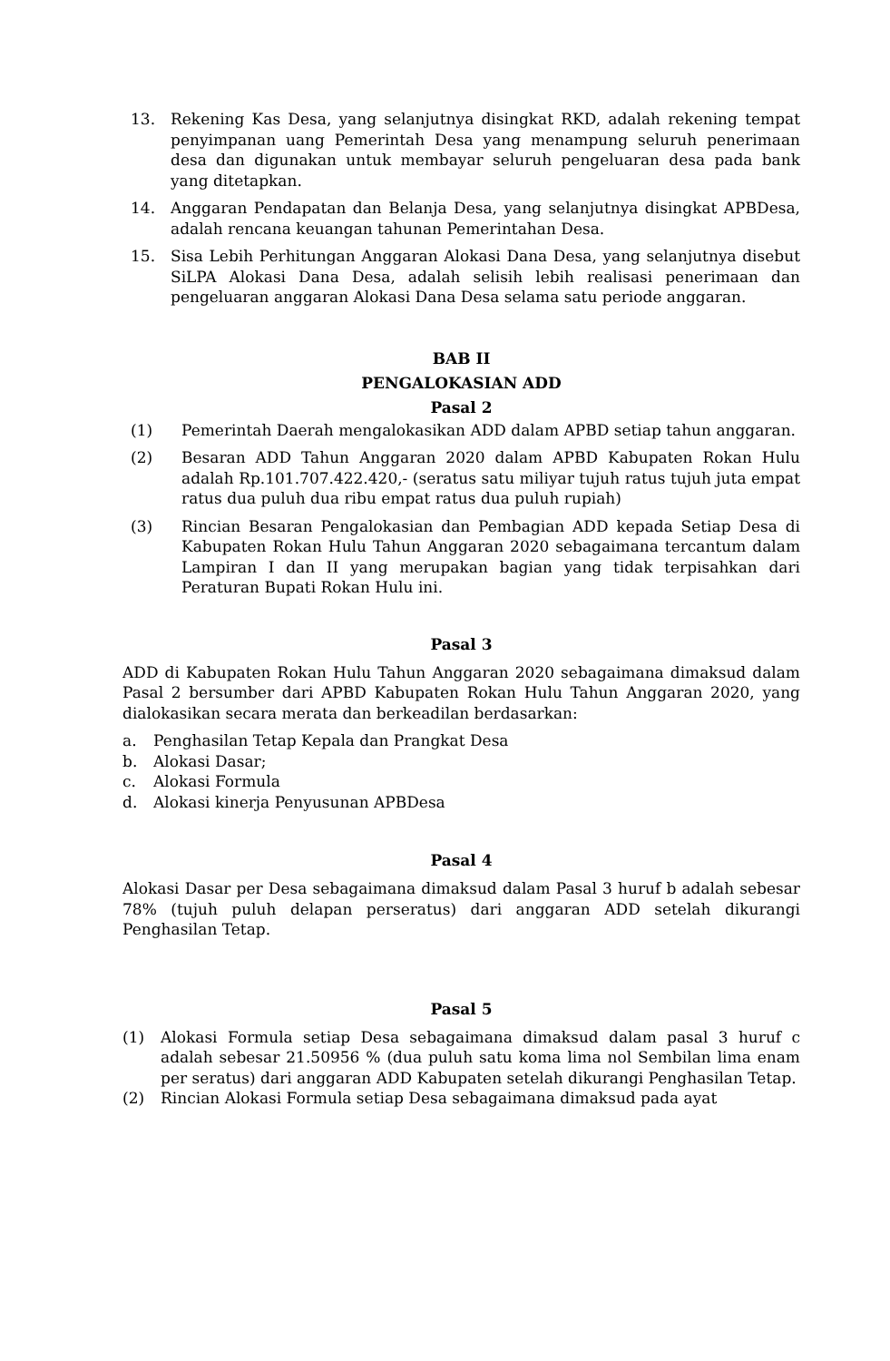13. Rekening Kas Desa, yang selanjutnya disingkat RKD, adalah rekening tempat penyimpanan uang Pemerintah Desa yang menampung seluruh penerimaan desa dan digunakan untuk membayar seluruh pengeluaran desa pada bank yang ditetapkan.
14. Anggaran Pendapatan dan Belanja Desa, yang selanjutnya disingkat APBDesa, adalah rencana keuangan tahunan Pemerintahan Desa.
15. Sisa Lebih Perhitungan Anggaran Alokasi Dana Desa, yang selanjutnya disebut SiLPA Alokasi Dana Desa, adalah selisih lebih realisasi penerimaan dan pengeluaran anggaran Alokasi Dana Desa selama satu periode anggaran.
BAB II
PENGALOKASIAN ADD
Pasal 2
(1) Pemerintah Daerah mengalokasikan ADD dalam APBD setiap tahun anggaran.
(2) Besaran ADD Tahun Anggaran 2020 dalam APBD Kabupaten Rokan Hulu adalah Rp.101.707.422.420,- (seratus satu miliyar tujuh ratus tujuh juta empat ratus dua puluh dua ribu empat ratus dua puluh rupiah)
(3) Rincian Besaran Pengalokasian dan Pembagian ADD kepada Setiap Desa di Kabupaten Rokan Hulu Tahun Anggaran 2020 sebagaimana tercantum dalam Lampiran I dan II yang merupakan bagian yang tidak terpisahkan dari Peraturan Bupati Rokan Hulu ini.
Pasal 3
ADD di Kabupaten Rokan Hulu Tahun Anggaran 2020 sebagaimana dimaksud dalam Pasal 2 bersumber dari APBD Kabupaten Rokan Hulu Tahun Anggaran 2020, yang dialokasikan secara merata dan berkeadilan berdasarkan:
a. Penghasilan Tetap Kepala dan Prangkat Desa
b. Alokasi Dasar;
c. Alokasi Formula
d. Alokasi kinerja Penyusunan APBDesa
Pasal 4
Alokasi Dasar per Desa sebagaimana dimaksud dalam Pasal 3 huruf b adalah sebesar 78% (tujuh puluh delapan perseratus) dari anggaran ADD setelah dikurangi Penghasilan Tetap.
Pasal 5
(1) Alokasi Formula setiap Desa sebagaimana dimaksud dalam pasal 3 huruf c adalah sebesar 21.50956 % (dua puluh satu koma lima nol Sembilan lima enam per seratus) dari anggaran ADD Kabupaten setelah dikurangi Penghasilan Tetap.
(2) Rincian Alokasi Formula setiap Desa sebagaimana dimaksud pada ayat